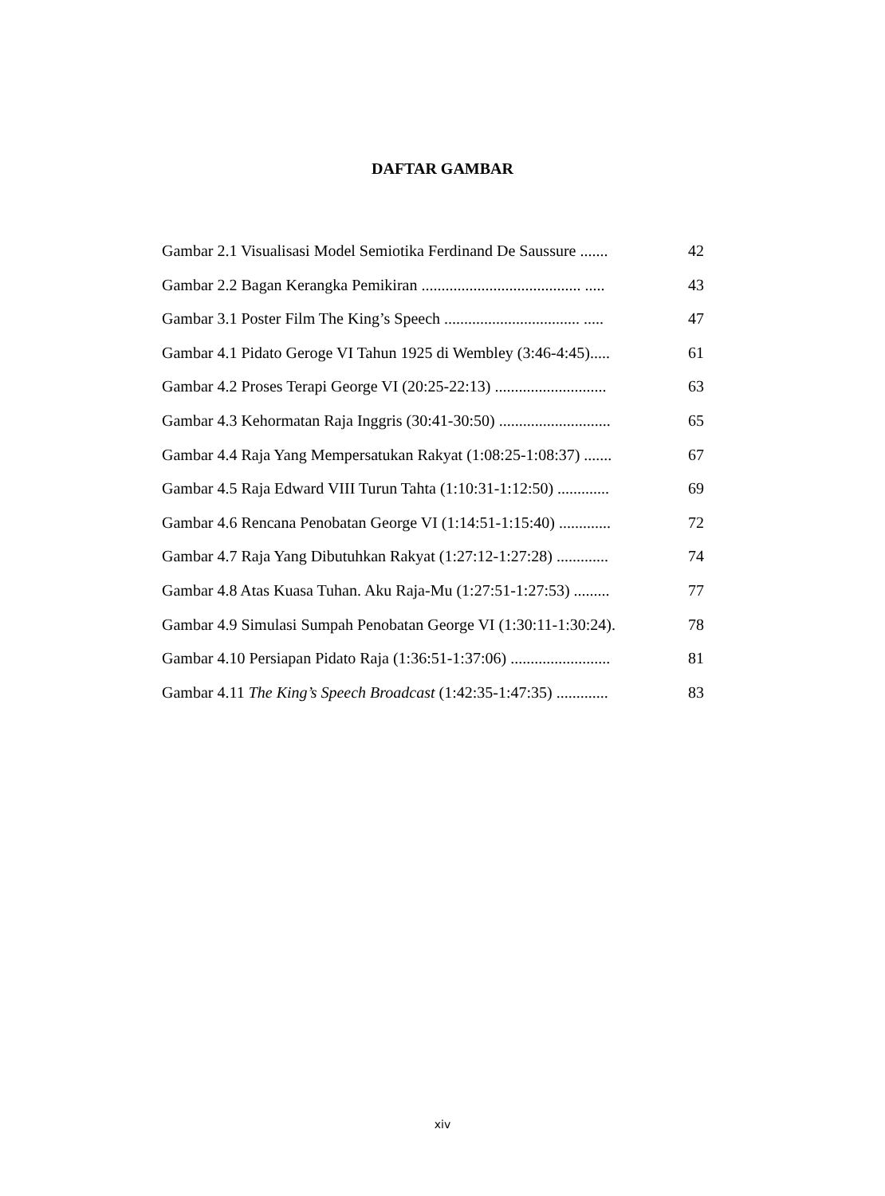DAFTAR GAMBAR
Gambar 2.1 Visualisasi Model Semiotika Ferdinand De Saussure ....... 42
Gambar 2.2 Bagan Kerangka Pemikiran ........................................ ..... 43
Gambar 3.1 Poster Film The King’s Speech .................................. ..... 47
Gambar 4.1 Pidato Geroge VI Tahun 1925 di Wembley (3:46-4:45)..... 61
Gambar 4.2 Proses Terapi George VI (20:25-22:13) ............................ 63
Gambar 4.3 Kehormatan Raja Inggris (30:41-30:50) ............................ 65
Gambar 4.4 Raja Yang Mempersatukan Rakyat (1:08:25-1:08:37) ....... 67
Gambar 4.5 Raja Edward VIII Turun Tahta (1:10:31-1:12:50) ............. 69
Gambar 4.6 Rencana Penobatan George VI (1:14:51-1:15:40) ............. 72
Gambar 4.7 Raja Yang Dibutuhkan Rakyat (1:27:12-1:27:28) ............. 74
Gambar 4.8 Atas Kuasa Tuhan. Aku Raja-Mu (1:27:51-1:27:53) ......... 77
Gambar 4.9 Simulasi Sumpah Penobatan George VI (1:30:11-1:30:24). 78
Gambar 4.10 Persiapan Pidato Raja (1:36:51-1:37:06) ......................... 81
Gambar 4.11 The King’s Speech Broadcast (1:42:35-1:47:35) ............. 83
xiv